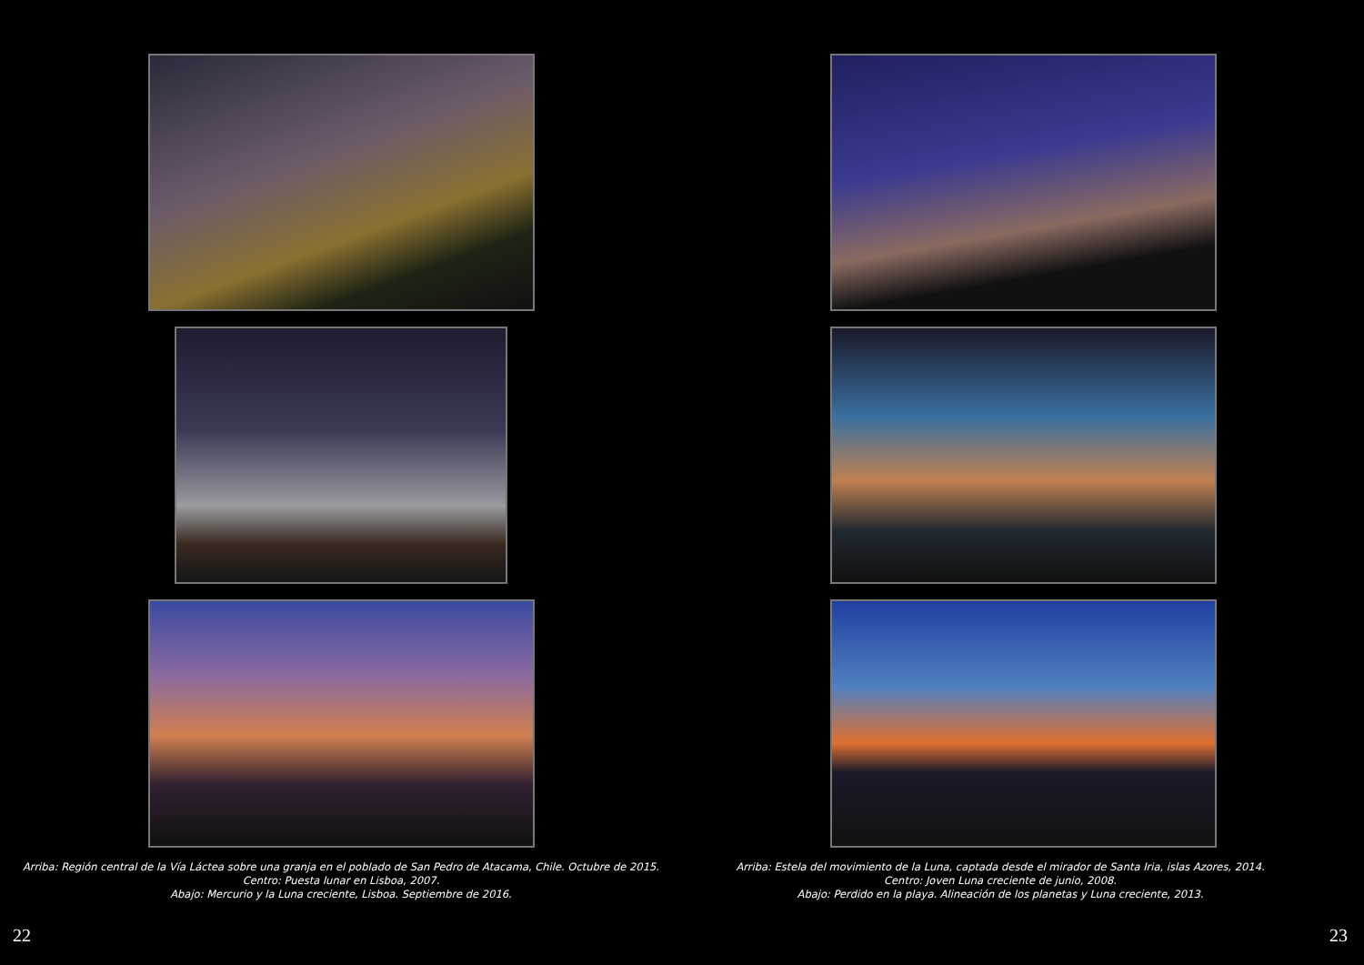Arriba: Región central de la Vía Láctea sobre una granja en el poblado de San Pedro de Atacama, Chile. Octubre de 2015.
Centro: Puesta lunar en Lisboa, 2007.
Abajo: Mercurio y la Luna creciente, Lisboa. Septiembre de 2016.
22
Arriba: Estela del movimiento de la Luna, captada desde el mirador de Santa Iria, islas Azores, 2014.
Centro: Joven Luna creciente de junio, 2008.
Abajo: Perdido en la playa. Alineación de los planetas y Luna creciente, 2013.
23